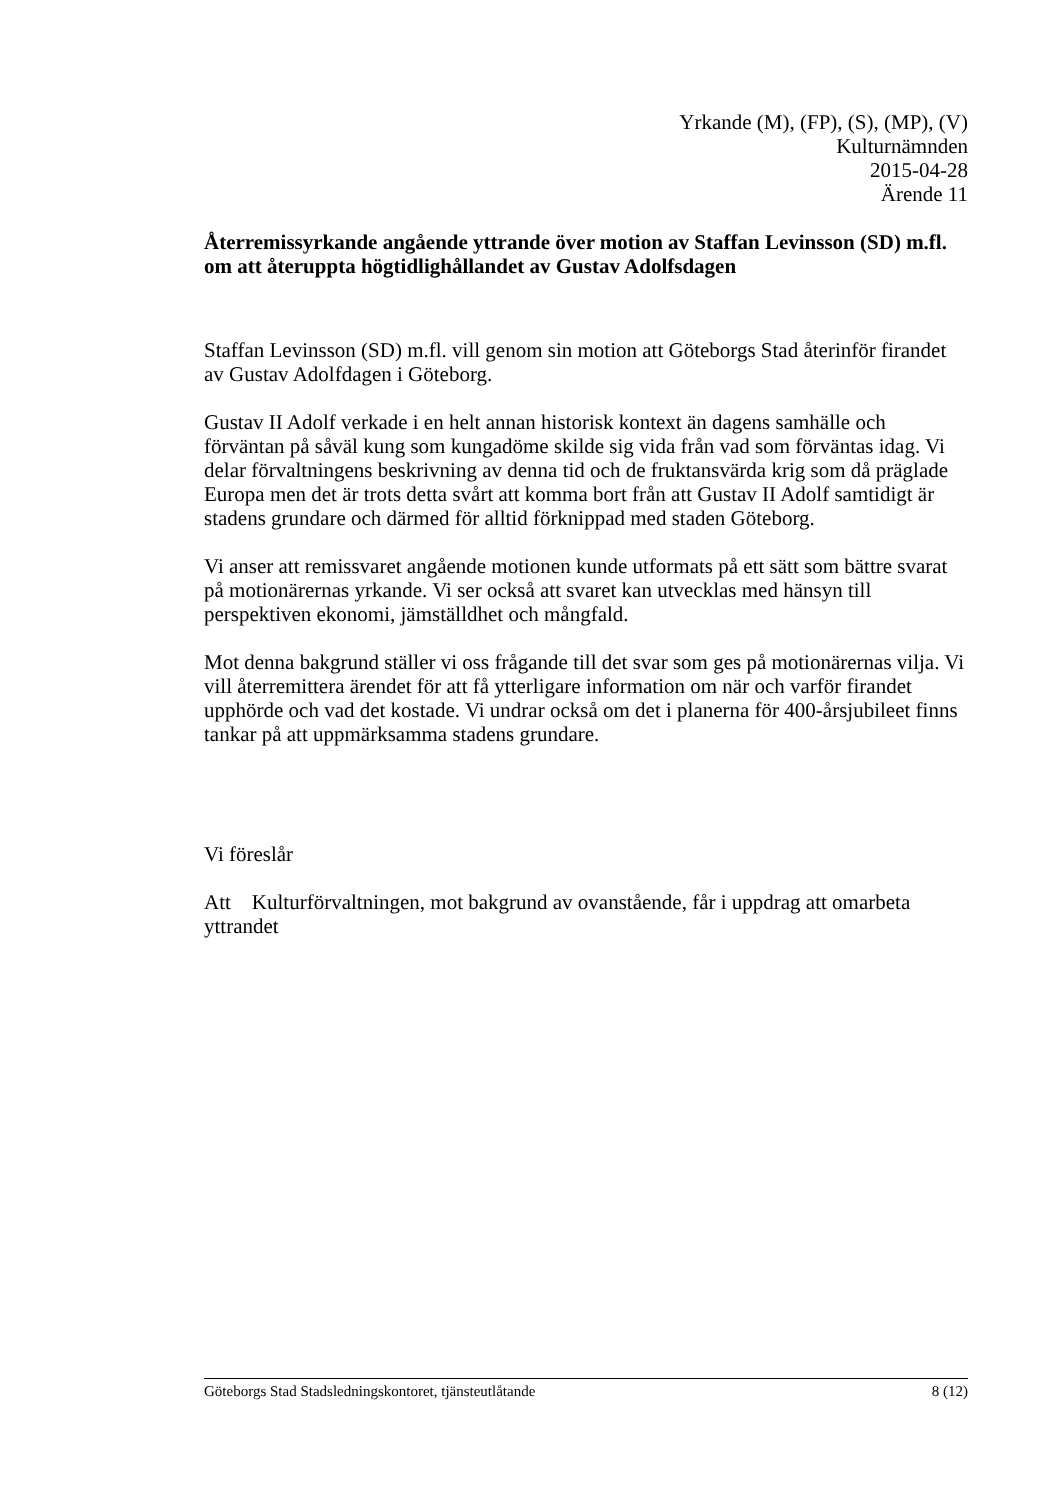Yrkande (M), (FP), (S), (MP), (V)
Kulturnämnden
2015-04-28
Ärende 11
Återremissyrkande angående yttrande över motion av Staffan Levinsson (SD) m.fl. om att återuppta högtidlighållandet av Gustav Adolfsdagen
Staffan Levinsson (SD) m.fl. vill genom sin motion att Göteborgs Stad återinför firandet av Gustav Adolfdagen i Göteborg.
Gustav II Adolf verkade i en helt annan historisk kontext än dagens samhälle och förväntan på såväl kung som kungadöme skilde sig vida från vad som förväntas idag. Vi delar förvaltningens beskrivning av denna tid och de fruktansvärda krig som då präglade Europa men det är trots detta svårt att komma bort från att Gustav II Adolf samtidigt är stadens grundare och därmed för alltid förknippad med staden Göteborg.
Vi anser att remissvaret angående motionen kunde utformats på ett sätt som bättre svarat på motionärernas yrkande. Vi ser också att svaret kan utvecklas med hänsyn till perspektiven ekonomi, jämställdhet och mångfald.
Mot denna bakgrund ställer vi oss frågande till det svar som ges på motionärernas vilja. Vi vill återremittera ärendet för att få ytterligare information om när och varför firandet upphörde och vad det kostade. Vi undrar också om det i planerna för 400-årsjubileet finns tankar på att uppmärksamma stadens grundare.
Vi föreslår
Att Kulturförvaltningen, mot bakgrund av ovanstående, får i uppdrag att omarbeta yttrandet
Göteborgs Stad Stadsledningskontoret, tjänsteutlåtande 8 (12)